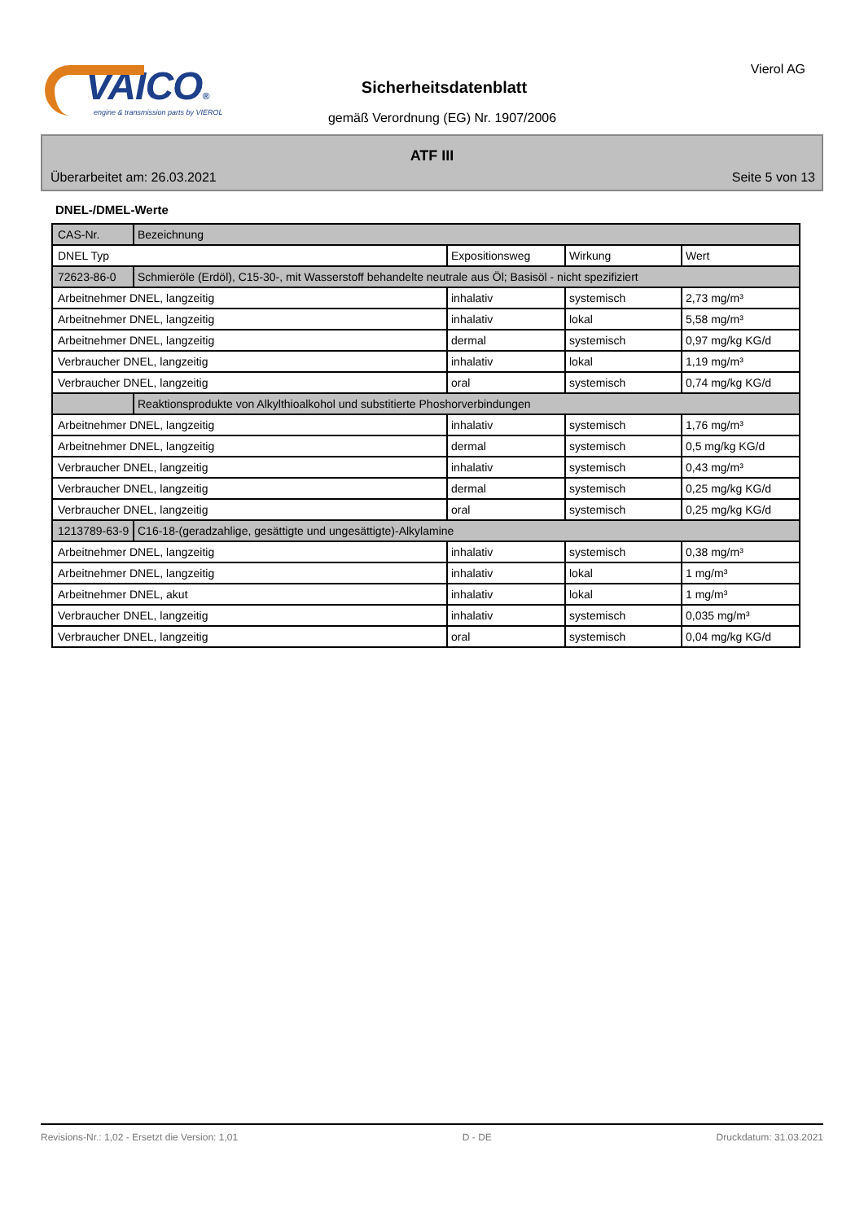VAICO®
engine & transmission parts by VIEROL
Sicherheitsdatenblatt
gemäß Verordnung (EG) Nr. 1907/2006
Vierol AG
ATF III
Überarbeitet am: 26.03.2021 Seite 5 von 13
DNEL-/DMEL-Werte
| CAS-Nr. | Bezeichnung | | | |
| DNEL Typ | | Expositionsweg | Wirkung | Wert |
| 72623-86-0 | Schmieröle (Erdöl), C15-30-, mit Wasserstoff behandelte neutrale aus Öl; Basisöl - nicht spezifiziert | | | |
| Arbeitnehmer DNEL, langzeitig | | inhalativ | systemisch | 2,73 mg/m³ |
| Arbeitnehmer DNEL, langzeitig | | inhalativ | lokal | 5,58 mg/m³ |
| Arbeitnehmer DNEL, langzeitig | | dermal | systemisch | 0,97 mg/kg KG/d |
| Verbraucher DNEL, langzeitig | | inhalativ | lokal | 1,19 mg/m³ |
| Verbraucher DNEL, langzeitig | | oral | systemisch | 0,74 mg/kg KG/d |
| | Reaktionsprodukte von Alkylthioalkohol und substitierte Phoshorverbindungen | | | |
| Arbeitnehmer DNEL, langzeitig | | inhalativ | systemisch | 1,76 mg/m³ |
| Arbeitnehmer DNEL, langzeitig | | dermal | systemisch | 0,5 mg/kg KG/d |
| Verbraucher DNEL, langzeitig | | inhalativ | systemisch | 0,43 mg/m³ |
| Verbraucher DNEL, langzeitig | | dermal | systemisch | 0,25 mg/kg KG/d |
| Verbraucher DNEL, langzeitig | | oral | systemisch | 0,25 mg/kg KG/d |
| 1213789-63-9 | C16-18-(geradzahlige, gesättigte und ungesättigte)-Alkylamine | | | |
| Arbeitnehmer DNEL, langzeitig | | inhalativ | systemisch | 0,38 mg/m³ |
| Arbeitnehmer DNEL, langzeitig | | inhalativ | lokal | 1 mg/m³ |
| Arbeitnehmer DNEL, akut | | inhalativ | lokal | 1 mg/m³ |
| Verbraucher DNEL, langzeitig | | inhalativ | systemisch | 0,035 mg/m³ |
| Verbraucher DNEL, langzeitig | | oral | systemisch | 0,04 mg/kg KG/d |
Revisions-Nr.: 1,02 - Ersetzt die Version: 1,01 D - DE Druckdatum: 31.03.2021